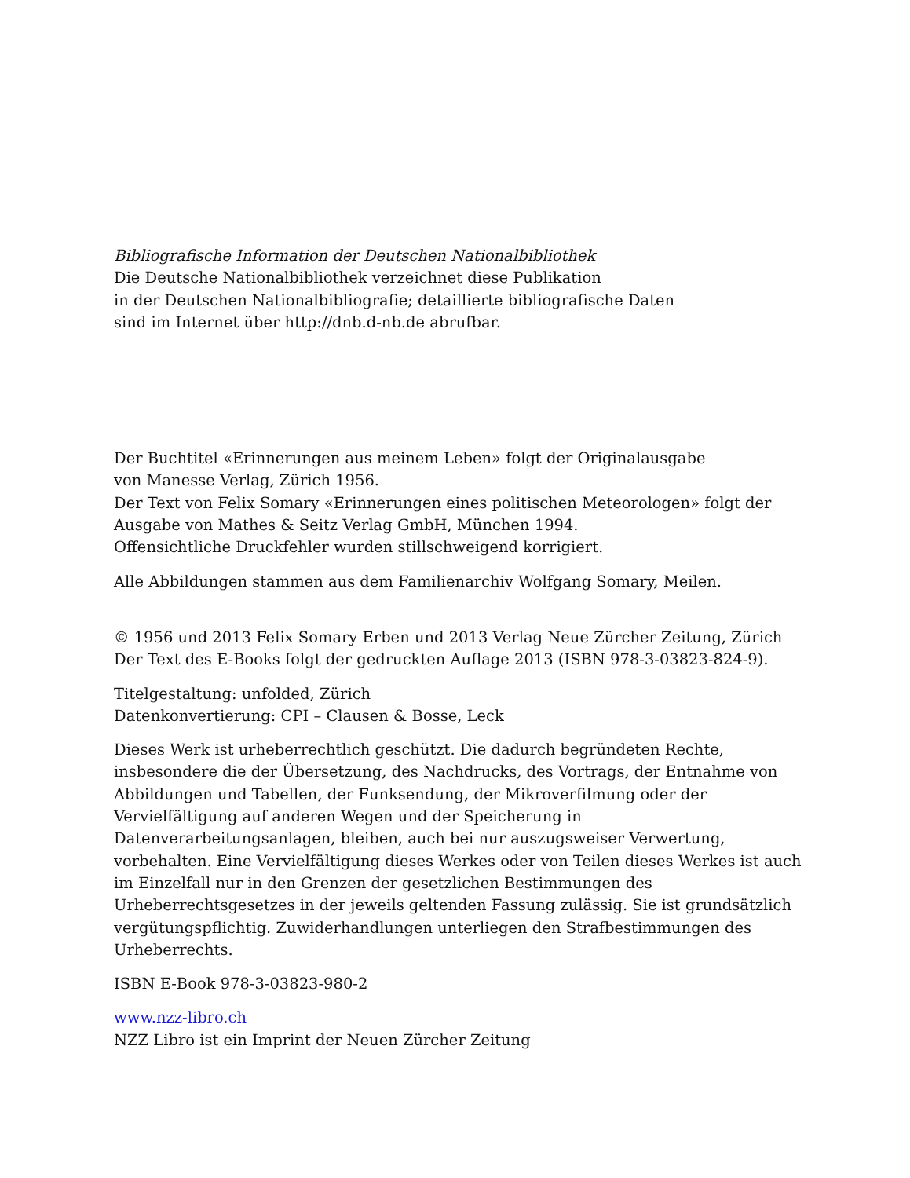Bibliografische Information der Deutschen Nationalbibliothek
Die Deutsche Nationalbibliothek verzeichnet diese Publikation
in der Deutschen Nationalbibliografie; detaillierte bibliografische Daten
sind im Internet über http://dnb.d-nb.de abrufbar.
Der Buchtitel «Erinnerungen aus meinem Leben» folgt der Originalausgabe
von Manesse Verlag, Zürich 1956.
Der Text von Felix Somary «Erinnerungen eines politischen Meteorologen» folgt der
Ausgabe von Mathes & Seitz Verlag GmbH, München 1994.
Offensichtliche Druckfehler wurden stillschweigend korrigiert.
Alle Abbildungen stammen aus dem Familienarchiv Wolfgang Somary, Meilen.
© 1956 und 2013 Felix Somary Erben und 2013 Verlag Neue Zürcher Zeitung, Zürich
Der Text des E-Books folgt der gedruckten Auflage 2013 (ISBN 978-3-03823-824-9).
Titelgestaltung: unfolded, Zürich
Datenkonvertierung: CPI – Clausen & Bosse, Leck
Dieses Werk ist urheberrechtlich geschützt. Die dadurch begründeten Rechte,
insbesondere die der Übersetzung, des Nachdrucks, des Vortrags, der Entnahme von
Abbildungen und Tabellen, der Funksendung, der Mikroverfilmung oder der
Vervielfältigung auf anderen Wegen und der Speicherung in
Datenverarbeitungsanlagen, bleiben, auch bei nur auszugsweiser Verwertung,
vorbehalten. Eine Vervielfältigung dieses Werkes oder von Teilen dieses Werkes ist auch
im Einzelfall nur in den Grenzen der gesetzlichen Bestimmungen des
Urheberrechtsgesetzes in der jeweils geltenden Fassung zulässig. Sie ist grundsätzlich
vergütungspflichtig. Zuwiderhandlungen unterliegen den Strafbestimmungen des
Urheberrechts.
ISBN E-Book 978-3-03823-980-2
www.nzz-libro.ch
NZZ Libro ist ein Imprint der Neuen Zürcher Zeitung